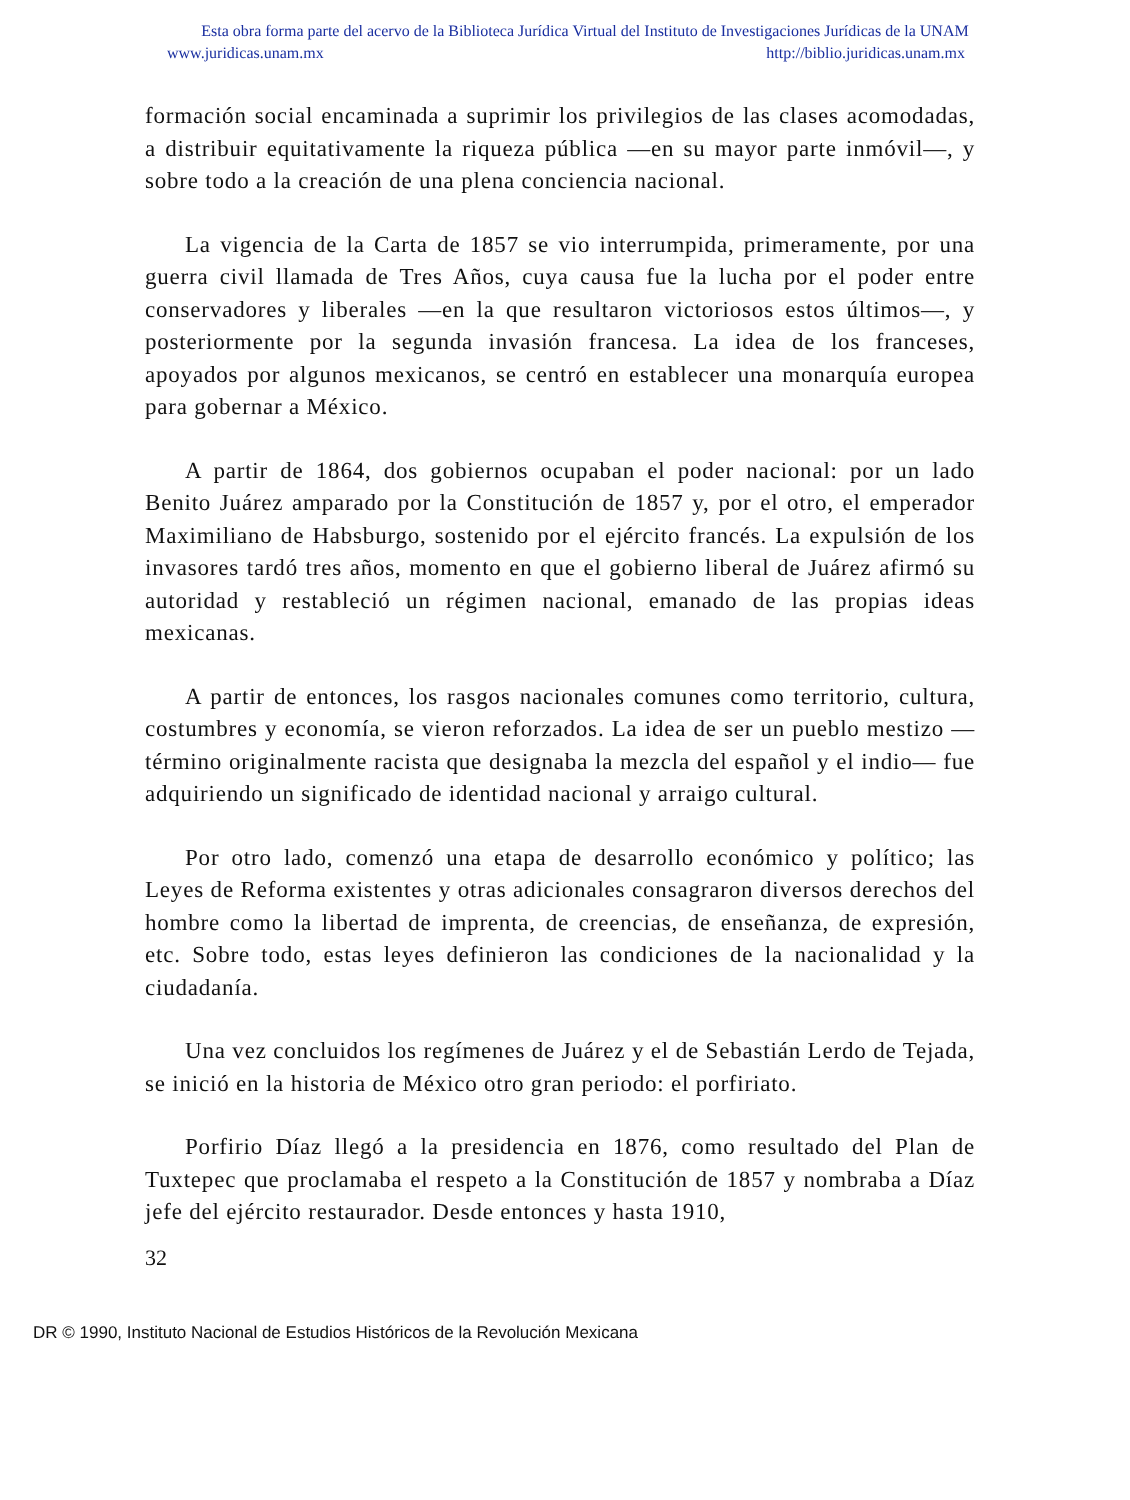Esta obra forma parte del acervo de la Biblioteca Jurídica Virtual del Instituto de Investigaciones Jurídicas de la UNAM
www.juridicas.unam.mx http://biblio.juridicas.unam.mx
formación social encaminada a suprimir los privilegios de las clases acomodadas, a distribuir equitativamente la riqueza pública —en su mayor parte inmóvil—, y sobre todo a la creación de una plena conciencia nacional.
La vigencia de la Carta de 1857 se vio interrumpida, primeramente, por una guerra civil llamada de Tres Años, cuya causa fue la lucha por el poder entre conservadores y liberales —en la que resultaron victoriosos estos últimos—, y posteriormente por la segunda invasión francesa. La idea de los franceses, apoyados por algunos mexicanos, se centró en establecer una monarquía europea para gobernar a México.
A partir de 1864, dos gobiernos ocupaban el poder nacional: por un lado Benito Juárez amparado por la Constitución de 1857 y, por el otro, el emperador Maximiliano de Habsburgo, sostenido por el ejército francés. La expulsión de los invasores tardó tres años, momento en que el gobierno liberal de Juárez afirmó su autoridad y restableció un régimen nacional, emanado de las propias ideas mexicanas.
A partir de entonces, los rasgos nacionales comunes como territorio, cultura, costumbres y economía, se vieron reforzados. La idea de ser un pueblo mestizo —término originalmente racista que designaba la mezcla del español y el indio— fue adquiriendo un significado de identidad nacional y arraigo cultural.
Por otro lado, comenzó una etapa de desarrollo económico y político; las Leyes de Reforma existentes y otras adicionales consagraron diversos derechos del hombre como la libertad de imprenta, de creencias, de enseñanza, de expresión, etc. Sobre todo, estas leyes definieron las condiciones de la nacionalidad y la ciudadanía.
Una vez concluidos los regímenes de Juárez y el de Sebastián Lerdo de Tejada, se inició en la historia de México otro gran periodo: el porfiriato.
Porfirio Díaz llegó a la presidencia en 1876, como resultado del Plan de Tuxtepec que proclamaba el respeto a la Constitución de 1857 y nombraba a Díaz jefe del ejército restaurador. Desde entonces y hasta 1910,
32
DR © 1990, Instituto Nacional de Estudios Históricos de la Revolución Mexicana